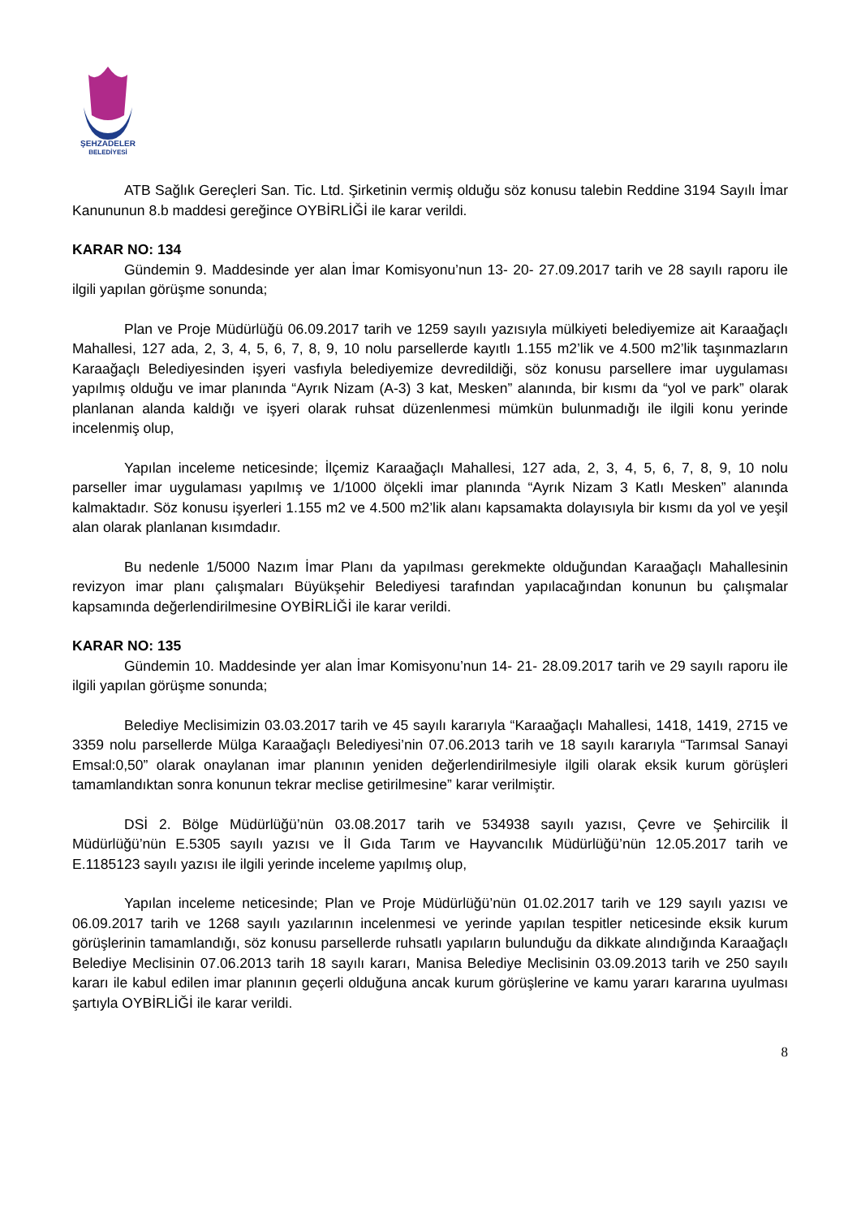ŞEHZADELER
BELEDİYESİ
ATB Sağlık Gereçleri San. Tic. Ltd. Şirketinin vermiş olduğu söz konusu talebin Reddine 3194 Sayılı İmar Kanununun 8.b maddesi gereğince OYBİRLİĞİ ile karar verildi.
KARAR NO: 134
Gündemin 9. Maddesinde yer alan İmar Komisyonu’nun 13- 20- 27.09.2017 tarih ve 28 sayılı raporu ile ilgili yapılan görüşme sonunda;
Plan ve Proje Müdürlüğü 06.09.2017 tarih ve 1259 sayılı yazısıyla mülkiyeti belediyemize ait Karaağaçlı Mahallesi, 127 ada, 2, 3, 4, 5, 6, 7, 8, 9, 10 nolu parsellerde kayıtlı 1.155 m2’lik ve 4.500 m2’lik taşınmazların Karaağaçlı Belediyesinden işyeri vasfıyla belediyemize devredildiği, söz konusu parsellere imar uygulaması yapılmış olduğu ve imar planında “Ayrık Nizam (A-3) 3 kat, Mesken” alanında, bir kısmı da “yol ve park” olarak planlanan alanda kaldığı ve işyeri olarak ruhsat düzenlenmesi mümkün bulunmadığı ile ilgili konu yerinde incelenmiş olup,
Yapılan inceleme neticesinde; İlçemiz Karaağaçlı Mahallesi, 127 ada, 2, 3, 4, 5, 6, 7, 8, 9, 10 nolu parseller imar uygulaması yapılmış ve 1/1000 ölçekli imar planında “Ayrık Nizam 3 Katlı Mesken” alanında kalmaktadır. Söz konusu işyerleri 1.155 m2 ve 4.500 m2’lik alanı kapsamakta dolayısıyla bir kısmı da yol ve yeşil alan olarak planlanan kısımdadır.
Bu nedenle 1/5000 Nazım İmar Planı da yapılması gerekmekte olduğundan Karaağaçlı Mahallesinin revizyon imar planı çalışmaları Büyükşehir Belediyesi tarafından yapılacağından konunun bu çalışmalar kapsamında değerlendirilmesine OYBİRLİĞİ ile karar verildi.
KARAR NO: 135
Gündemin 10. Maddesinde yer alan İmar Komisyonu’nun 14- 21- 28.09.2017 tarih ve 29 sayılı raporu ile ilgili yapılan görüşme sonunda;
Belediye Meclisimizin 03.03.2017 tarih ve 45 sayılı kararıyla “Karaağaçlı Mahallesi, 1418, 1419, 2715 ve 3359 nolu parsellerde Mülga Karaağaçlı Belediyesi’nin 07.06.2013 tarih ve 18 sayılı kararıyla “Tarımsal Sanayi Emsal:0,50” olarak onaylanan imar planının yeniden değerlendirilmesiyle ilgili olarak eksik kurum görüşleri tamamlandıktan sonra konunun tekrar meclise getirilmesine” karar verilmiştir.
DSİ 2. Bölge Müdürlüğü’nün 03.08.2017 tarih ve 534938 sayılı yazısı, Çevre ve Şehircilik İl Müdürlüğü’nün E.5305 sayılı yazısı ve İl Gıda Tarım ve Hayvancılık Müdürlüğü’nün 12.05.2017 tarih ve E.1185123 sayılı yazısı ile ilgili yerinde inceleme yapılmış olup,
Yapılan inceleme neticesinde; Plan ve Proje Müdürlüğü’nün 01.02.2017 tarih ve 129 sayılı yazısı ve 06.09.2017 tarih ve 1268 sayılı yazılarının incelenmesi ve yerinde yapılan tespitler neticesinde eksik kurum görüşlerinin tamamlandığı, söz konusu parsellerde ruhsatlı yapıların bulunduğu da dikkate alındığında Karaağaçlı Belediye Meclisinin 07.06.2013 tarih 18 sayılı kararı, Manisa Belediye Meclisinin 03.09.2013 tarih ve 250 sayılı kararı ile kabul edilen imar planının geçerli olduğuna ancak kurum görüşlerine ve kamu yararı kararına uyulması şartıyla OYBİRLİĞİ ile karar verildi.
8